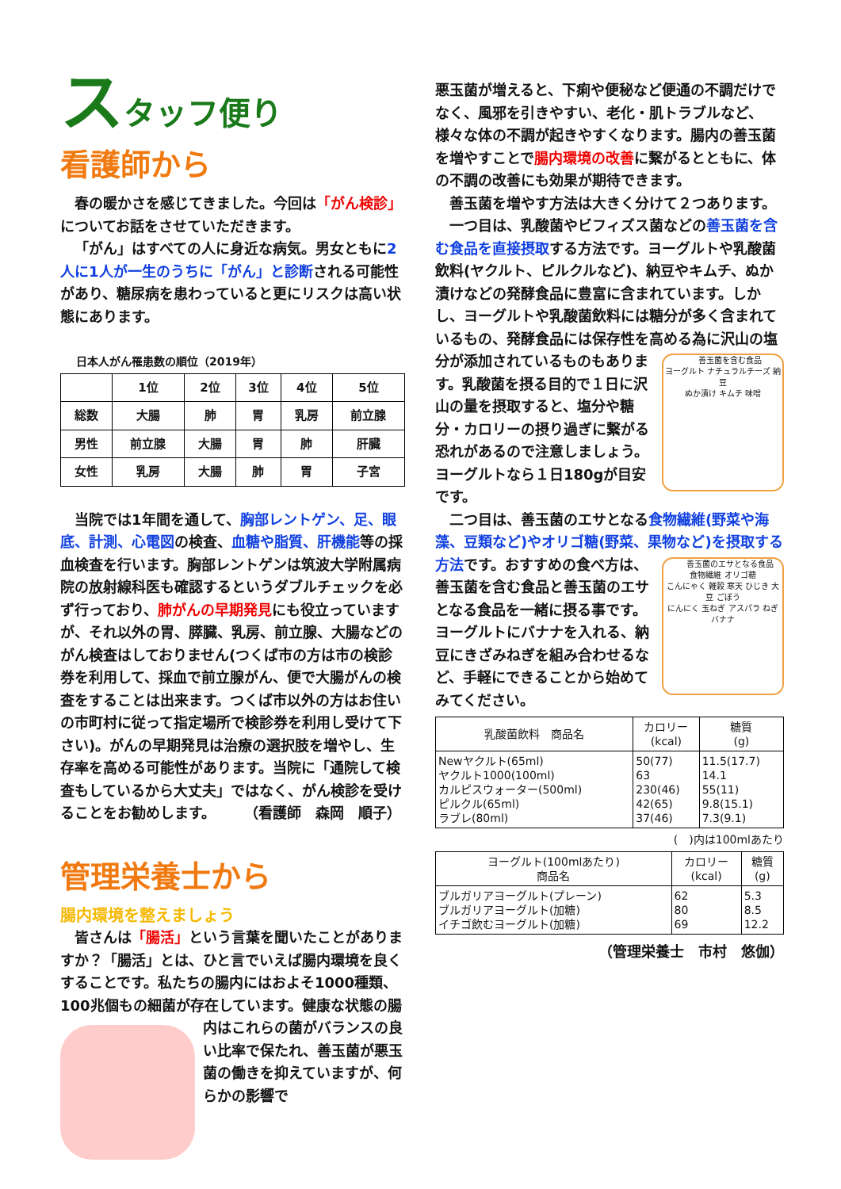スタッフ便り
看護師から
春の暖かさを感じてきました。今回は「がん検診」についてお話をさせていただきます。
「がん」はすべての人に身近な病気。男女ともに2人に1人が一生のうちに「がん」と診断される可能性があり、糖尿病を患わっていると更にリスクは高い状態にあります。
日本人がん罹患数の順位（2019年）
| | 1位 | 2位 | 3位 | 4位 | 5位 |
| --- | --- | --- | --- | --- | --- |
| 総数 | 大腸 | 肺 | 胃 | 乳房 | 前立腺 |
| 男性 | 前立腺 | 大腸 | 胃 | 肺 | 肝臓 |
| 女性 | 乳房 | 大腸 | 肺 | 胃 | 子宮 |
当院では1年間を通して、胸部レントゲン、足、眼底、計測、心電図の検査、血糖や脂質、肝機能等の採血検査を行います。胸部レントゲンは筑波大学附属病院の放射線科医も確認するというダブルチェックを必ず行っており、肺がんの早期発見にも役立っていますが、それ以外の胃、膵臓、乳房、前立腺、大腸などのがん検査はしておりません(つくば市の方は市の検診券を利用して、採血で前立腺がん、便で大腸がんの検査をすることは出来ます。つくば市以外の方はお住いの市町村に従って指定場所で検診券を利用し受けて下さい)。がんの早期発見は治療の選択肢を増やし、生存率を高める可能性があります。当院に「通院して検査もしているから大丈夫」ではなく、がん検診を受けることをお勧めします。　　　（看護師　森岡　順子）
管理栄養士から
腸内環境を整えましょう
皆さんは「腸活」という言葉を聞いたことがありますか？「腸活」とは、ひと言でいえば腸内環境を良くすることです。私たちの腸内にはおよそ1000種類、100兆個もの細菌が存在しています。健康な 状態の腸内はこれらの菌がバランスの良い比率で保たれ、善玉菌が悪玉菌の働きを抑えていますが、何らかの影響で
悪玉菌が増えると、下痢や便秘など便通の不調だけでなく、風邪を引きやすい、老化・肌トラブルなど、様々な体の不調が起きやすくなります。腸内の善玉菌を増やすことで腸内環境の改善に繋がるとともに、体の不調の改善にも効果が期待できます。
善玉菌を増やす方法は大きく分けて２つあります。
一つ目は、乳酸菌やビフィズス菌などの善玉菌を含む食品を直接摂取する方法です。ヨーグルトや乳酸菌飲料(ヤクルト、ピルクルなど)、納豆やキムチ、ぬか漬けなどの発酵食品に豊富に含まれています。しかし、ヨーグルトや乳酸菌飲料には糖分が多く含まれているもの、発酵食品には保存性を高める為に沢山の塩分が 善玉菌を含む食品
ヨーグルト ナチュラルチーズ 納豆
ぬか漬け キムチ 味噌 添加されているものもあります。乳酸菌を摂る目的で１日に沢山の量を摂取すると、塩分や糖分・カロリーの摂り過ぎに繋がる恐れがあるので注意しましょう。ヨーグルトなら１日180gが目安です。
二つ目は、善玉菌のエサとなる食物繊維(野菜や海藻、豆類など)やオリゴ糖(野菜、果物など)を摂取する方法です。おすすめの 善玉菌のエサとなる食品
食物繊維 オリゴ糖
こんにゃく 雑穀 寒天 ひじき 大豆 ごぼう
にんにく 玉ねぎ アスパラ ねぎ バナナ 食べ方は、善玉菌を含む食品と善玉菌のエサとなる食品を一緒に摂る事です。ヨーグルトにバナナを入れる、納豆にきざみねぎを組み合わせるなど、手軽にできることから始めてみてください。
| 乳酸菌飲料 商品名 | カロリー (kcal) | 糖質 (g) |
| --- | --- | --- |
| Newヤクルト(65ml) ヤクルト1000(100ml) カルピスウォーター(500ml) ピルクル(65ml) ラブレ(80ml) | 50(77) 63 230(46) 42(65) 37(46) | 11.5(17.7) 14.1 55(11) 9.8(15.1) 7.3(9.1) |
(　)内は100mlあたり
| ヨーグルト(100mlあたり) 商品名 | カロリー (kcal) | 糖質 (g) |
| --- | --- | --- |
| ブルガリアヨーグルト(プレーン) ブルガリアヨーグルト(加糖) イチゴ飲むヨーグルト(加糖) | 62 80 69 | 5.3 8.5 12.2 |
（管理栄養士　市村　悠伽）